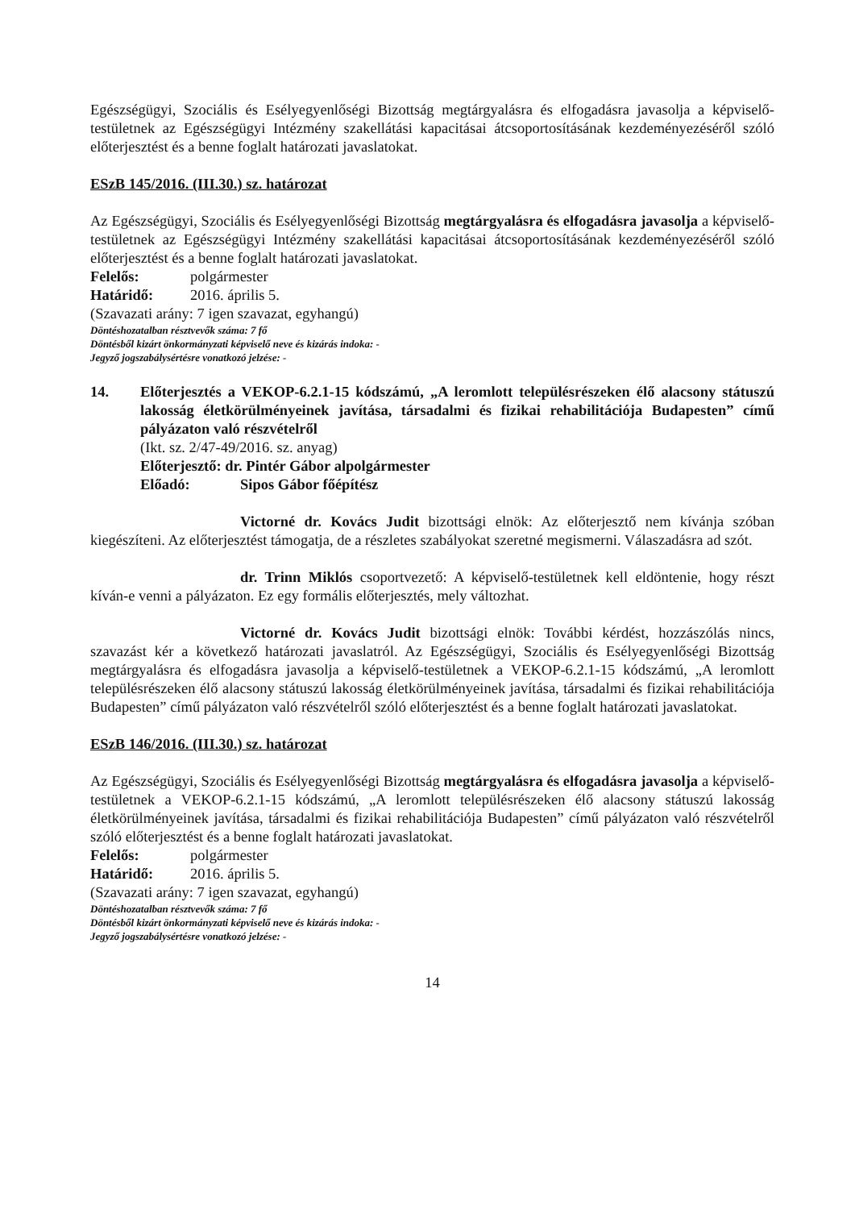Egészségügyi, Szociális és Esélyegyenlőségi Bizottság megtárgyalásra és elfogadásra javasolja a képviselő-testületnek az Egészségügyi Intézmény szakellátási kapacitásai átcsoportosításának kezdeményezéséről szóló előterjesztést és a benne foglalt határozati javaslatokat.
ESzB 145/2016. (III.30.) sz. határozat
Az Egészségügyi, Szociális és Esélyegyenlőségi Bizottság megtárgyalásra és elfogadásra javasolja a képviselő-testületnek az Egészségügyi Intézmény szakellátási kapacitásai átcsoportosításának kezdeményezéséről szóló előterjesztést és a benne foglalt határozati javaslatokat.
Felelős: polgármester
Határidő: 2016. április 5.
(Szavazati arány: 7 igen szavazat, egyhangú)
Döntéshozatalban résztvevők száma: 7 fő
Döntésből kizárt önkormányzati képviselő neve és kizárás indoka: -
Jegyző jogszabálysértésre vonatkozó jelzése: -
14. Előterjesztés a VEKOP-6.2.1-15 kódszámú, „A leromlott településrészeken élő alacsony státuszú lakosság életkörülményeinek javítása, társadalmi és fizikai rehabilitációja Budapesten” című pályázaton való részvételről
(Ikt. sz. 2/47-49/2016. sz. anyag)
Előterjesztő: dr. Pintér Gábor alpolgármester
Előadó: Sipos Gábor főépítész
Victorné dr. Kovács Judit bizottsági elnök: Az előterjesztő nem kívánja szóban kiegészíteni. Az előterjesztést támogatja, de a részletes szabályokat szeretné megismerni. Válaszadásra ad szót.
dr. Trinn Miklós csoportvezető: A képviselő-testületnek kell eldöntenie, hogy részt kíván-e venni a pályázaton. Ez egy formális előterjesztés, mely változhat.
Victorné dr. Kovács Judit bizottsági elnök: További kérdést, hozzászólás nincs, szavazást kér a következő határozati javaslatról. Az Egészségügyi, Szociális és Esélyegyenlőségi Bizottság megtárgyalásra és elfogadásra javasolja a képviselő-testületnek a VEKOP-6.2.1-15 kódszámú, „A leromlott településrészeken élő alacsony státuszú lakosság életkörülményeinek javítása, társadalmi és fizikai rehabilitációja Budapesten” című pályázaton való részvételről szóló előterjesztést és a benne foglalt határozati javaslatokat.
ESzB 146/2016. (III.30.) sz. határozat
Az Egészségügyi, Szociális és Esélyegyenlőségi Bizottság megtárgyalásra és elfogadásra javasolja a képviselő-testületnek a VEKOP-6.2.1-15 kódszámú, „A leromlott településrészeken élő alacsony státuszú lakosság életkörülményeinek javítása, társadalmi és fizikai rehabilitációja Budapesten” című pályázaton való részvételről szóló előterjesztést és a benne foglalt határozati javaslatokat.
Felelős: polgármester
Határidő: 2016. április 5.
(Szavazati arány: 7 igen szavazat, egyhangú)
Döntéshozatalban résztvevők száma: 7 fő
Döntésből kizárt önkormányzati képviselő neve és kizárás indoka: -
Jegyző jogszabálysértésre vonatkozó jelzése: -
14